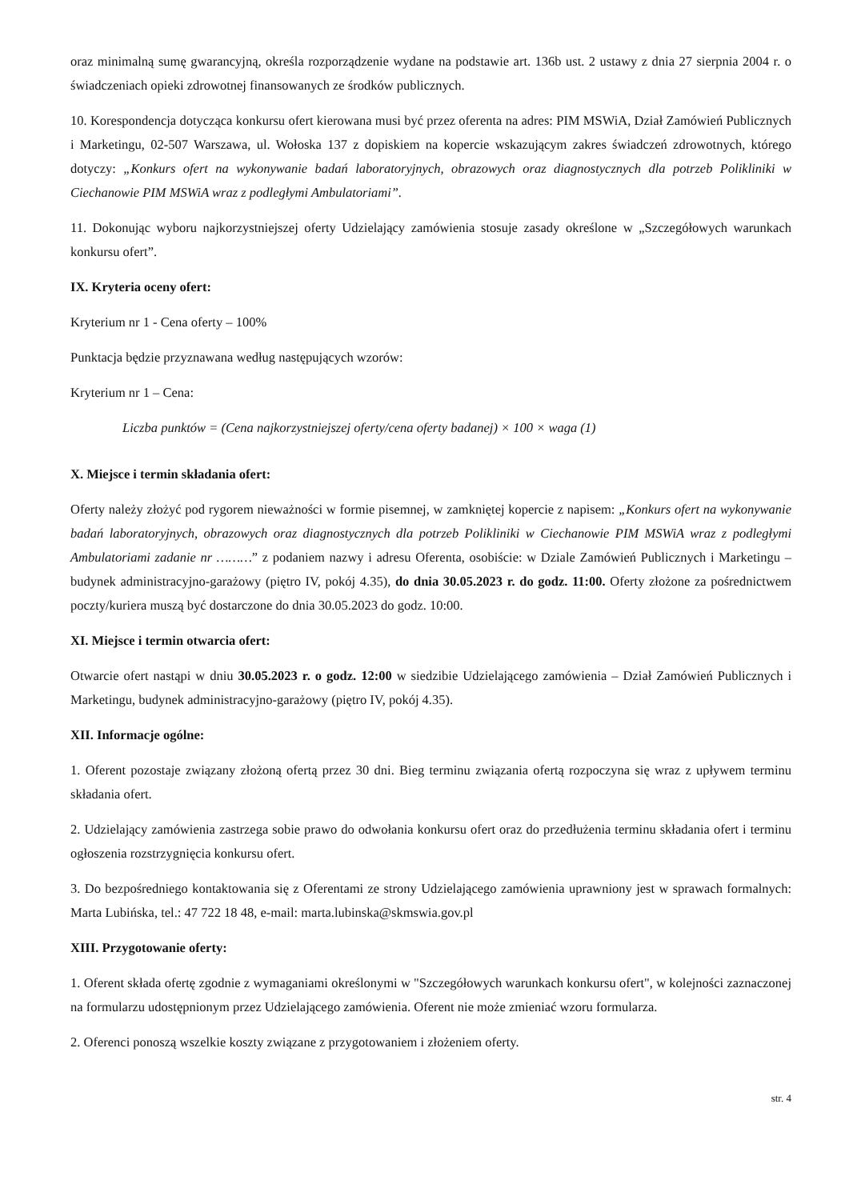oraz minimalną sumę gwarancyjną, określa rozporządzenie wydane na podstawie art. 136b ust. 2 ustawy z dnia 27 sierpnia 2004 r. o świadczeniach opieki zdrowotnej finansowanych ze środków publicznych.
10. Korespondencja dotycząca konkursu ofert kierowana musi być przez oferenta na adres: PIM MSWiA, Dział Zamówień Publicznych i Marketingu, 02-507 Warszawa, ul. Wołoska 137 z dopiskiem na kopercie wskazującym zakres świadczeń zdrowotnych, którego dotyczy: „Konkurs ofert na wykonywanie badań laboratoryjnych, obrazowych oraz diagnostycznych dla potrzeb Polikliniki w Ciechanowie PIM MSWiA wraz z podległymi Ambulatoriami”.
11. Dokonując wyboru najkorzystniejszej oferty Udzielający zamówienia stosuje zasady określone w „Szczegółowych warunkach konkursu ofert”.
IX. Kryteria oceny ofert:
Kryterium nr 1 - Cena oferty – 100%
Punktacja będzie przyznawana według następujących wzorów:
Kryterium nr 1 – Cena:
Liczba punktów = (Cena najkorzystniejszej oferty/cena oferty badanej) × 100 × waga (1)
X. Miejsce i termin składania ofert:
Oferty należy złożyć pod rygorem nieważności w formie pisemnej, w zamkniętej kopercie z napisem: „Konkurs ofert na wykonywanie badań laboratoryjnych, obrazowych oraz diagnostycznych dla potrzeb Polikliniki w Ciechanowie PIM MSWiA wraz z podległymi Ambulatoriami zadanie nr ………” z podaniem nazwy i adresu Oferenta, osobiście: w Dziale Zamówień Publicznych i Marketingu – budynek administracyjno-garażowy (piętro IV, pokój 4.35), do dnia 30.05.2023 r. do godz. 11:00. Oferty złożone za pośrednictwem poczty/kuriera muszą być dostarczone do dnia 30.05.2023 do godz. 10:00.
XI. Miejsce i termin otwarcia ofert:
Otwarcie ofert nastąpi w dniu 30.05.2023 r. o godz. 12:00 w siedzibie Udzielającego zamówienia – Dział Zamówień Publicznych i Marketingu, budynek administracyjno-garażowy (piętro IV, pokój 4.35).
XII. Informacje ogólne:
1. Oferent pozostaje związany złożoną ofertą przez 30 dni. Bieg terminu związania ofertą rozpoczyna się wraz z upływem terminu składania ofert.
2. Udzielający zamówienia zastrzega sobie prawo do odwołania konkursu ofert oraz do przedłużenia terminu składania ofert i terminu ogłoszenia rozstrzygnięcia konkursu ofert.
3. Do bezpośredniego kontaktowania się z Oferentami ze strony Udzielającego zamówienia uprawniony jest w sprawach formalnych: Marta Lubińska, tel.: 47 722 18 48, e-mail: marta.lubinska@skmswia.gov.pl
XIII. Przygotowanie oferty:
1. Oferent składa ofertę zgodnie z wymaganiami określonymi w "Szczegółowych warunkach konkursu ofert", w kolejności zaznaczonej na formularzu udostępnionym przez Udzielającego zamówienia. Oferent nie może zmieniać wzoru formularza.
2. Oferenci ponoszą wszelkie koszty związane z przygotowaniem i złożeniem oferty.
str. 4